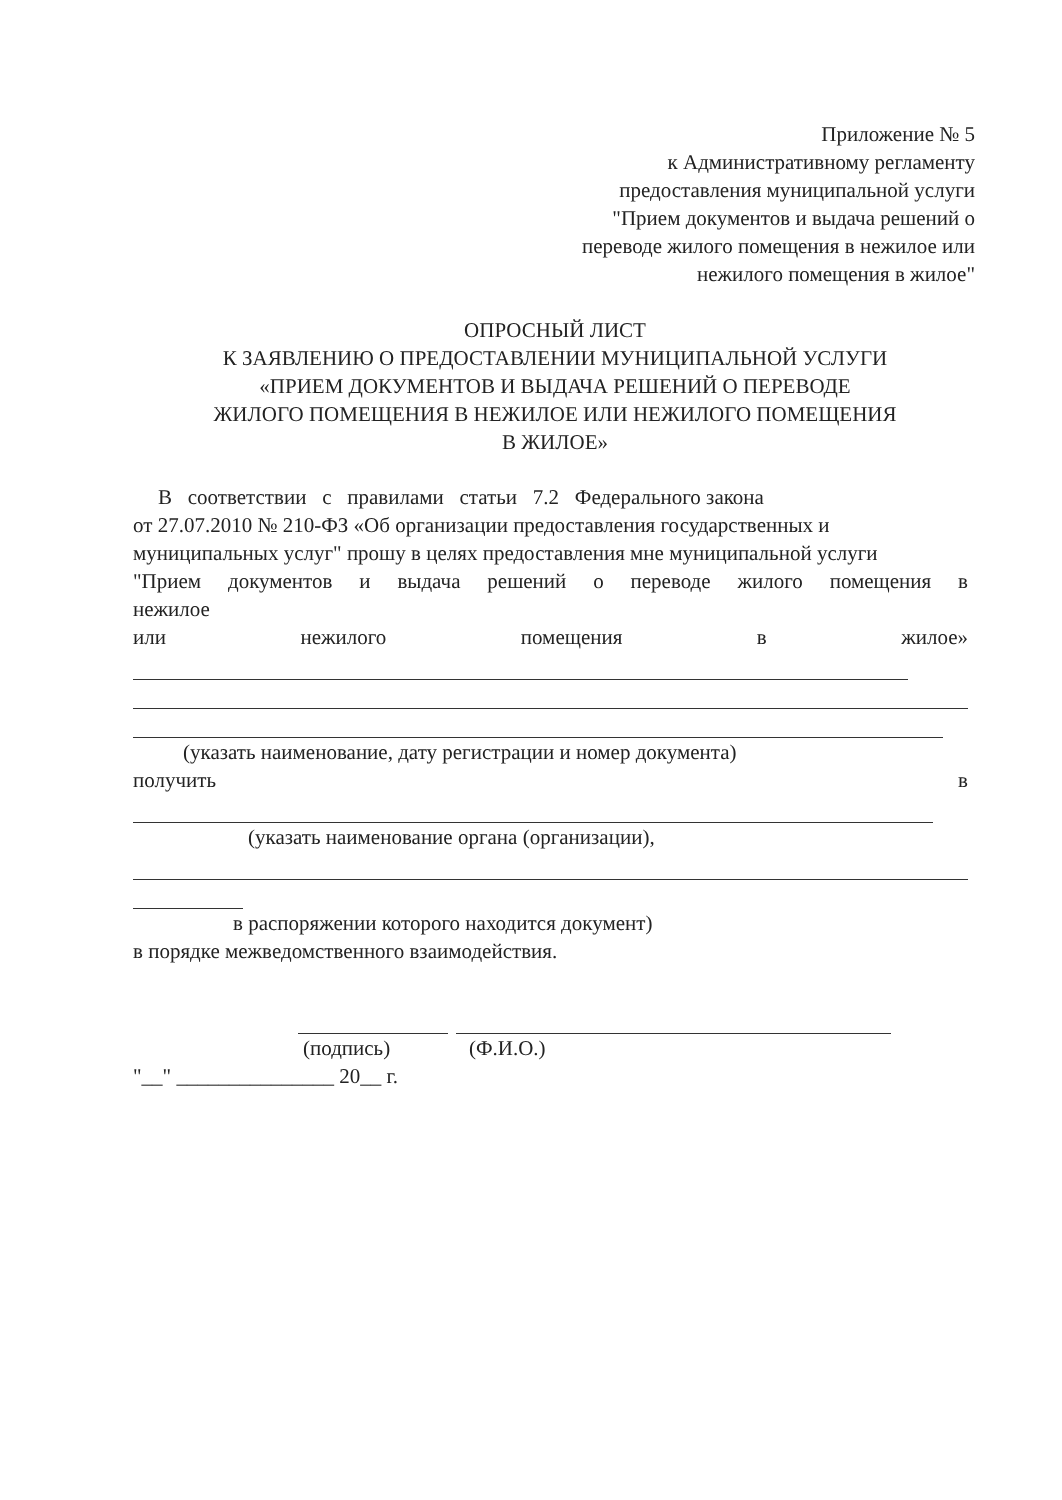Приложение № 5
к Административному регламенту
предоставления муниципальной услуги
"Прием документов и выдача решений о
переводе жилого помещения в нежилое или
нежилого помещения в жилое"
ОПРОСНЫЙ ЛИСТ
К ЗАЯВЛЕНИЮ О ПРЕДОСТАВЛЕНИИ МУНИЦИПАЛЬНОЙ УСЛУГИ
«ПРИЕМ ДОКУМЕНТОВ И ВЫДАЧА РЕШЕНИЙ О ПЕРЕВОДЕ
ЖИЛОГО ПОМЕЩЕНИЯ В НЕЖИЛОЕ ИЛИ НЕЖИЛОГО ПОМЕЩЕНИЯ
В ЖИЛОЕ»
В соответствии с правилами статьи 7.2 Федерального закона
от 27.07.2010 № 210-ФЗ «Об организации предоставления государственных и муниципальных услуг" прошу в целях предоставления мне муниципальной услуги
"Прием документов и выдача решений о переводе жилого помещения в
нежилое
или нежилого помещения в жилое»
(указать наименование, дату регистрации и номер документа)
получить в
(указать наименование органа (организации),
в распоряжении которого находится документ)
в порядке межведомственного взаимодействия.
(подпись) (Ф.И.О.)
"__" _______________ 20__ г.